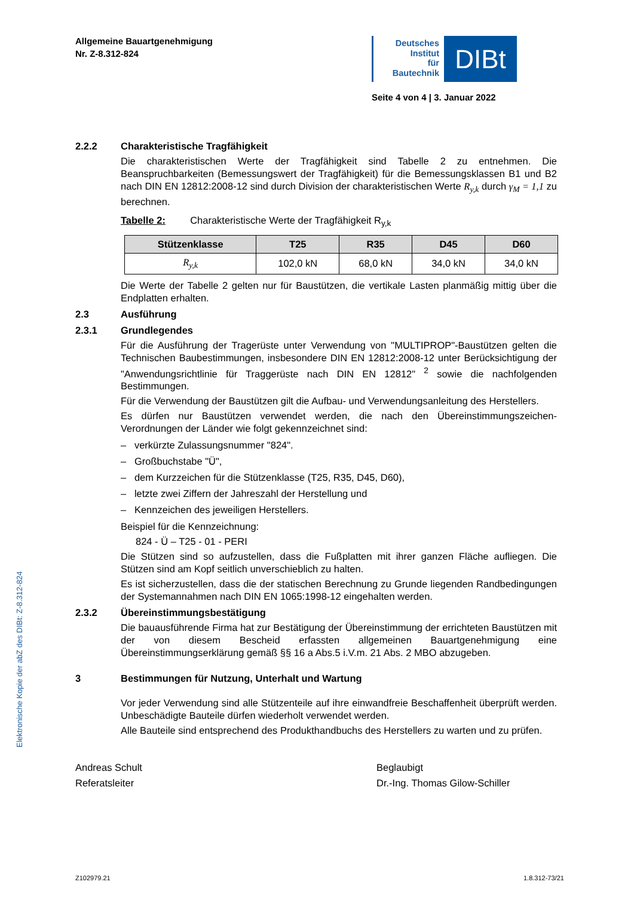Elektronische Kopie der abZ des DIBt: Z-8.312-824
Allgemeine Bauartgenehmigung
Nr. Z-8.312-824
Deutsches
Institut
für
Bautechnik
DIBt
Seite 4 von 4 | 3. Januar 2022
2.2.2 Charakteristische Tragfähigkeit
Die charakteristischen Werte der Tragfähigkeit sind Tabelle 2 zu entnehmen. Die Beanspruchbarkeiten (Bemessungswert der Tragfähigkeit) für die Bemessungsklassen B1 und B2 nach DIN EN 12812:2008-12 sind durch Division der charakteristischen Werte R<sub>y,k</sub> durch γ<sub>M</sub> = 1,1 zu berechnen.
Tabelle 2: Charakteristische Werte der Tragfähigkeit R<sub>y,k</sub>
| Stützenklasse | T25 | R35 | D45 | D60 |
| --- | --- | --- | --- | --- |
| R<sub>y,k</sub> | 102,0 kN | 68,0 kN | 34,0 kN | 34,0 kN |
Die Werte der Tabelle 2 gelten nur für Baustützen, die vertikale Lasten planmäßig mittig über die Endplatten erhalten.
2.3 Ausführung
2.3.1 Grundlegendes
Für die Ausführung der Tragerüste unter Verwendung von "MULTIPROP"-Baustützen gelten die Technischen Baubestimmungen, insbesondere DIN EN 12812:2008-12 unter Berücksichtigung der "Anwendungsrichtlinie für Traggerüste nach DIN EN 12812" <sup>2</sup> sowie die nachfolgenden Bestimmungen.
Für die Verwendung der Baustützen gilt die Aufbau- und Verwendungsanleitung des Herstellers.
Es dürfen nur Baustützen verwendet werden, die nach den Übereinstimmungszeichen-Verordnungen der Länder wie folgt gekennzeichnet sind:
– verkürzte Zulassungsnummer "824".
– Großbuchstabe "Ü",
– dem Kurzzeichen für die Stützenklasse (T25, R35, D45, D60),
– letzte zwei Ziffern der Jahreszahl der Herstellung und
– Kennzeichen des jeweiligen Herstellers.
Beispiel für die Kennzeichnung:
824 - Ü – T25 - 01 - PERI
Die Stützen sind so aufzustellen, dass die Fußplatten mit ihrer ganzen Fläche aufliegen. Die Stützen sind am Kopf seitlich unverschieblich zu halten.
Es ist sicherzustellen, dass die der statischen Berechnung zu Grunde liegenden Randbedingungen der Systemannahmen nach DIN EN 1065:1998-12 eingehalten werden.
2.3.2 Übereinstimmungsbestätigung
Die bauausführende Firma hat zur Bestätigung der Übereinstimmung der errichteten Baustützen mit der von diesem Bescheid erfassten allgemeinen Bauartgenehmigung eine Übereinstimmungserklärung gemäß §§ 16 a Abs.5 i.V.m. 21 Abs. 2 MBO abzugeben.
3 Bestimmungen für Nutzung, Unterhalt und Wartung
Vor jeder Verwendung sind alle Stützenteile auf ihre einwandfreie Beschaffenheit überprüft werden. Unbeschädigte Bauteile dürfen wiederholt verwendet werden.
Alle Bauteile sind entsprechend des Produkthandbuchs des Herstellers zu warten und zu prüfen.
Andreas Schult
Referatsleiter
Beglaubigt
Dr.-Ing. Thomas Gilow-Schiller
Z102979.21 1.8.312-73/21